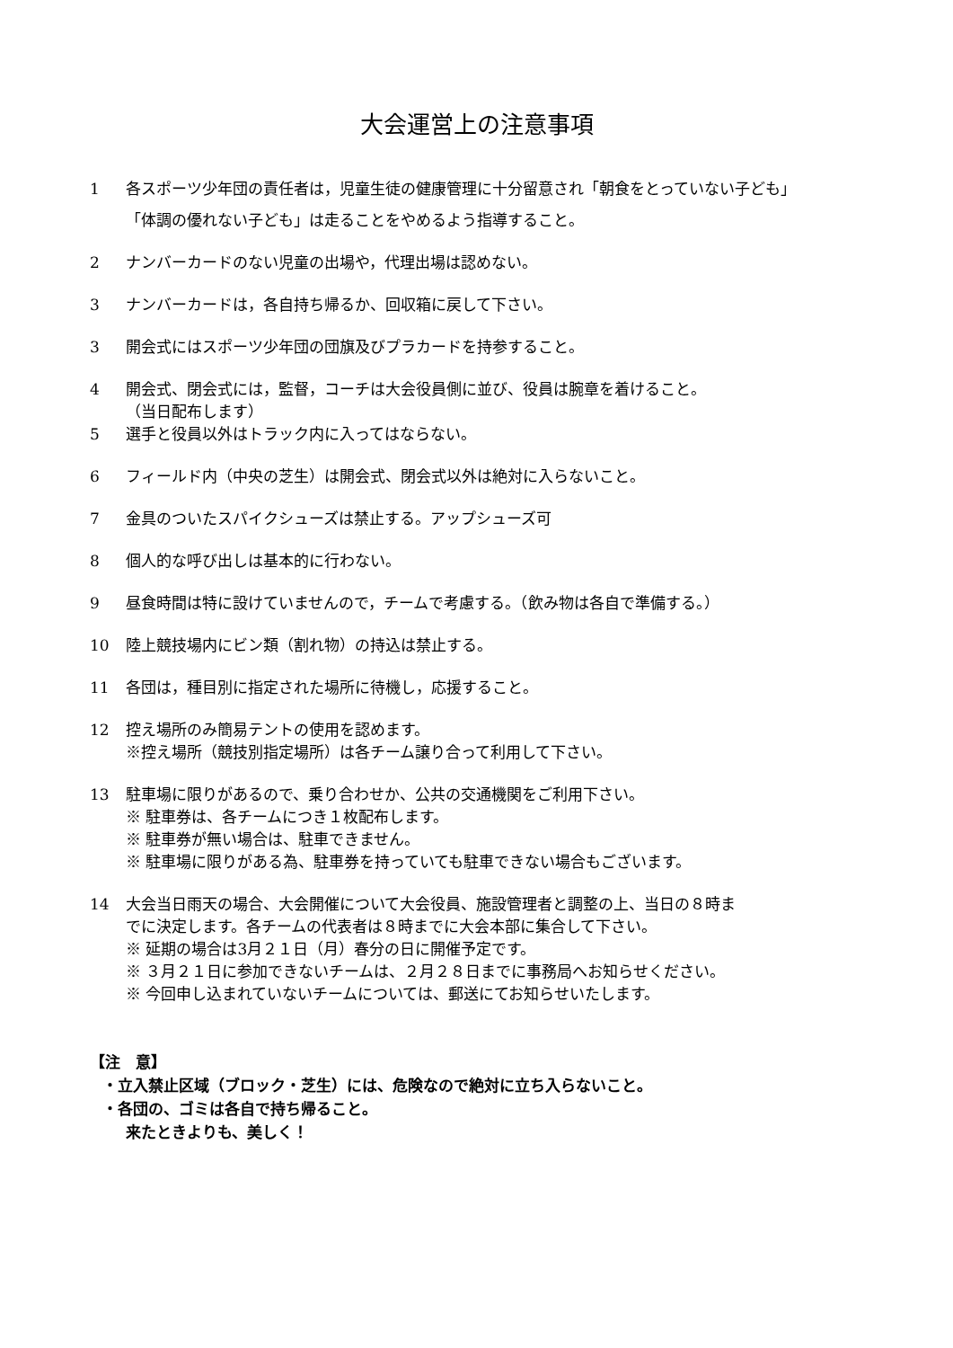大会運営上の注意事項
1 各スポーツ少年団の責任者は，児童生徒の健康管理に十分留意され「朝食をとっていない子ども」
「体調の優れない子ども」は走ることをやめるよう指導すること。
2 ナンバーカードのない児童の出場や，代理出場は認めない。
3 ナンバーカードは，各自持ち帰るか、回収箱に戻して下さい。
3 開会式にはスポーツ少年団の団旗及びプラカードを持参すること。
4 開会式、閉会式には，監督，コーチは大会役員側に並び、役員は腕章を着けること。
（当日配布します）
5 選手と役員以外はトラック内に入ってはならない。
6 フィールド内（中央の芝生）は開会式、閉会式以外は絶対に入らないこと。
7 金具のついたスパイクシューズは禁止する。アップシューズ可
8 個人的な呼び出しは基本的に行わない。
9 昼食時間は特に設けていませんので，チームで考慮する。（飲み物は各自で準備する。）
10 陸上競技場内にビン類（割れ物）の持込は禁止する。
11 各団は，種目別に指定された場所に待機し，応援すること。
12 控え場所のみ簡易テントの使用を認めます。
※控え場所（競技別指定場所）は各チーム譲り合って利用して下さい。
13 駐車場に限りがあるので、乗り合わせか、公共の交通機関をご利用下さい。
※ 駐車券は、各チームにつき１枚配布します。
※ 駐車券が無い場合は、駐車できません。
※ 駐車場に限りがある為、駐車券を持っていても駐車できない場合もございます。
14 大会当日雨天の場合、大会開催について大会役員、施設管理者と調整の上、当日の８時ま
でに決定します。各チームの代表者は８時までに大会本部に集合して下さい。
※ 延期の場合は3月２１日（月）春分の日に開催予定です。
※ ３月２１日に参加できないチームは、２月２８日までに事務局へお知らせください。
※ 今回申し込まれていないチームについては、郵送にてお知らせいたします。
【注　意】
・立入禁止区域（ブロック・芝生）には、危険なので絶対に立ち入らないこと。
・各団の、ゴミは各自で持ち帰ること。
来たときよりも、美しく！